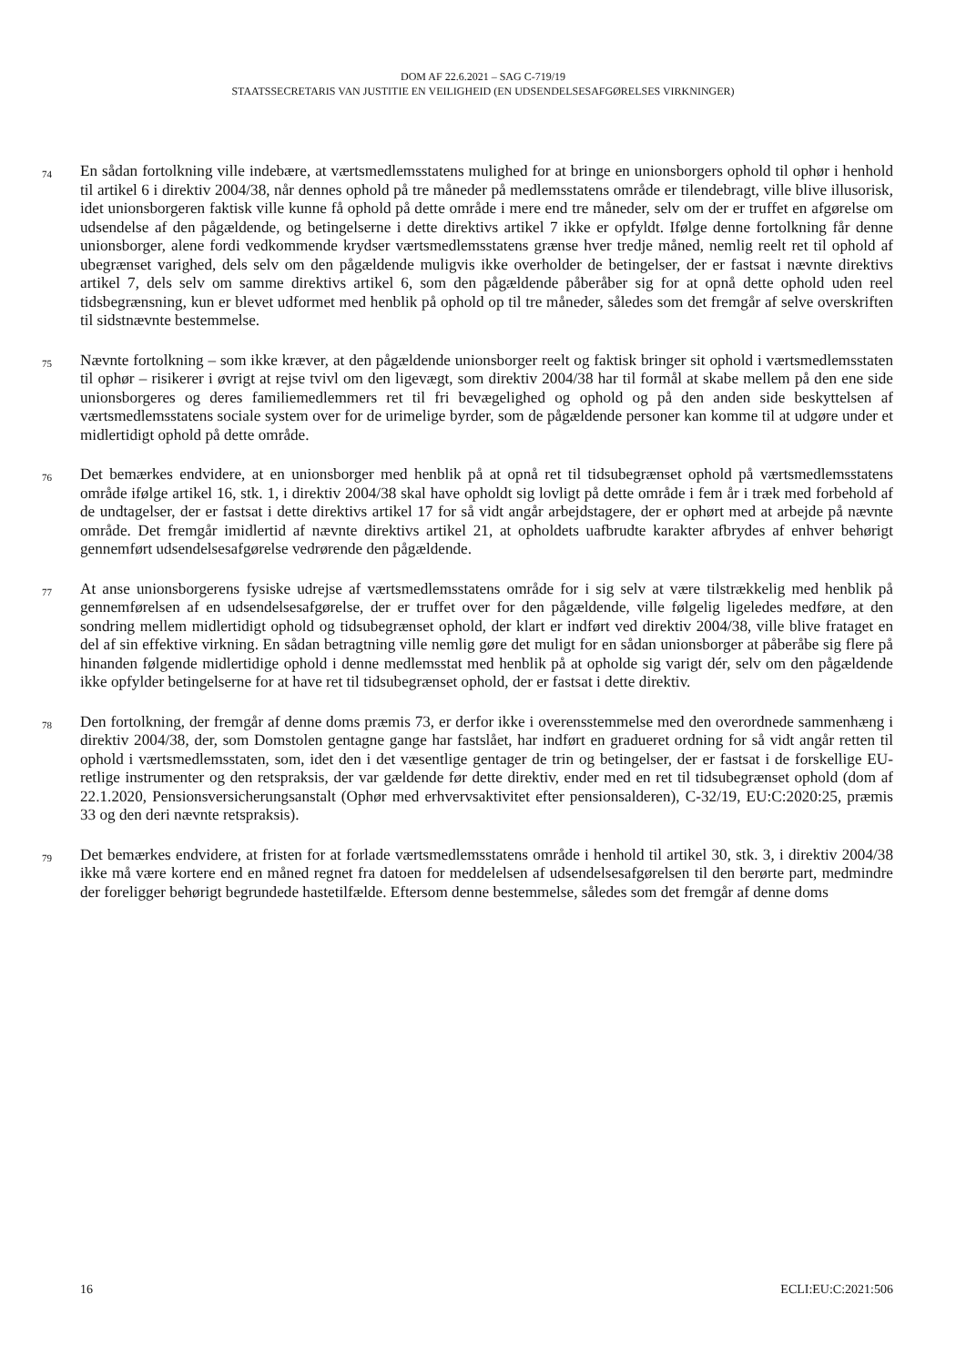DOM AF 22.6.2021 – SAG C-719/19
STAATSSECRETARIS VAN JUSTITIE EN VEILIGHEID (EN UDSENDELSESAFGØRELSES VIRKNINGER)
74
En sådan fortolkning ville indebære, at værtsmedlemsstatens mulighed for at bringe en unionsborgers ophold til ophør i henhold til artikel 6 i direktiv 2004/38, når dennes ophold på tre måneder på medlemsstatens område er tilendebragt, ville blive illusorisk, idet unionsborgeren faktisk ville kunne få ophold på dette område i mere end tre måneder, selv om der er truffet en afgørelse om udsendelse af den pågældende, og betingelserne i dette direktivs artikel 7 ikke er opfyldt. Ifølge denne fortolkning får denne unionsborger, alene fordi vedkommende krydser værtsmedlemsstatens grænse hver tredje måned, nemlig reelt ret til ophold af ubegrænset varighed, dels selv om den pågældende muligvis ikke overholder de betingelser, der er fastsat i nævnte direktivs artikel 7, dels selv om samme direktivs artikel 6, som den pågældende påberåber sig for at opnå dette ophold uden reel tidsbegrænsning, kun er blevet udformet med henblik på ophold op til tre måneder, således som det fremgår af selve overskriften til sidstnævnte bestemmelse.
75
Nævnte fortolkning – som ikke kræver, at den pågældende unionsborger reelt og faktisk bringer sit ophold i værtsmedlemsstaten til ophør – risikerer i øvrigt at rejse tvivl om den ligevægt, som direktiv 2004/38 har til formål at skabe mellem på den ene side unionsborgeres og deres familiemedlemmers ret til fri bevægelighed og ophold og på den anden side beskyttelsen af værtsmedlemsstatens sociale system over for de urimelige byrder, som de pågældende personer kan komme til at udgøre under et midlertidigt ophold på dette område.
76
Det bemærkes endvidere, at en unionsborger med henblik på at opnå ret til tidsubegrænset ophold på værtsmedlemsstatens område ifølge artikel 16, stk. 1, i direktiv 2004/38 skal have opholdt sig lovligt på dette område i fem år i træk med forbehold af de undtagelser, der er fastsat i dette direktivs artikel 17 for så vidt angår arbejdstagere, der er ophørt med at arbejde på nævnte område. Det fremgår imidlertid af nævnte direktivs artikel 21, at opholdets uafbrudte karakter afbrydes af enhver behørigt gennemført udsendelsesafgørelse vedrørende den pågældende.
77
At anse unionsborgerens fysiske udrejse af værtsmedlemsstatens område for i sig selv at være tilstrækkelig med henblik på gennemførelsen af en udsendelsesafgørelse, der er truffet over for den pågældende, ville følgelig ligeledes medføre, at den sondring mellem midlertidigt ophold og tidsubegrænset ophold, der klart er indført ved direktiv 2004/38, ville blive frataget en del af sin effektive virkning. En sådan betragtning ville nemlig gøre det muligt for en sådan unionsborger at påberåbe sig flere på hinanden følgende midlertidige ophold i denne medlemsstat med henblik på at opholde sig varigt dér, selv om den pågældende ikke opfylder betingelserne for at have ret til tidsubegrænset ophold, der er fastsat i dette direktiv.
78
Den fortolkning, der fremgår af denne doms præmis 73, er derfor ikke i overensstemmelse med den overordnede sammenhæng i direktiv 2004/38, der, som Domstolen gentagne gange har fastslået, har indført en gradueret ordning for så vidt angår retten til ophold i værtsmedlemsstaten, som, idet den i det væsentlige gentager de trin og betingelser, der er fastsat i de forskellige EU-retlige instrumenter og den retspraksis, der var gældende før dette direktiv, ender med en ret til tidsubegrænset ophold (dom af 22.1.2020, Pensionsversicherungsanstalt (Ophør med erhvervsaktivitet efter pensionsalderen), C-32/19, EU:C:2020:25, præmis 33 og den deri nævnte retspraksis).
79
Det bemærkes endvidere, at fristen for at forlade værtsmedlemsstatens område i henhold til artikel 30, stk. 3, i direktiv 2004/38 ikke må være kortere end en måned regnet fra datoen for meddelelsen af udsendelsesafgørelsen til den berørte part, medmindre der foreligger behørigt begrundede hastetilfælde. Eftersom denne bestemmelse, således som det fremgår af denne doms
16 ECLI:EU:C:2021:506